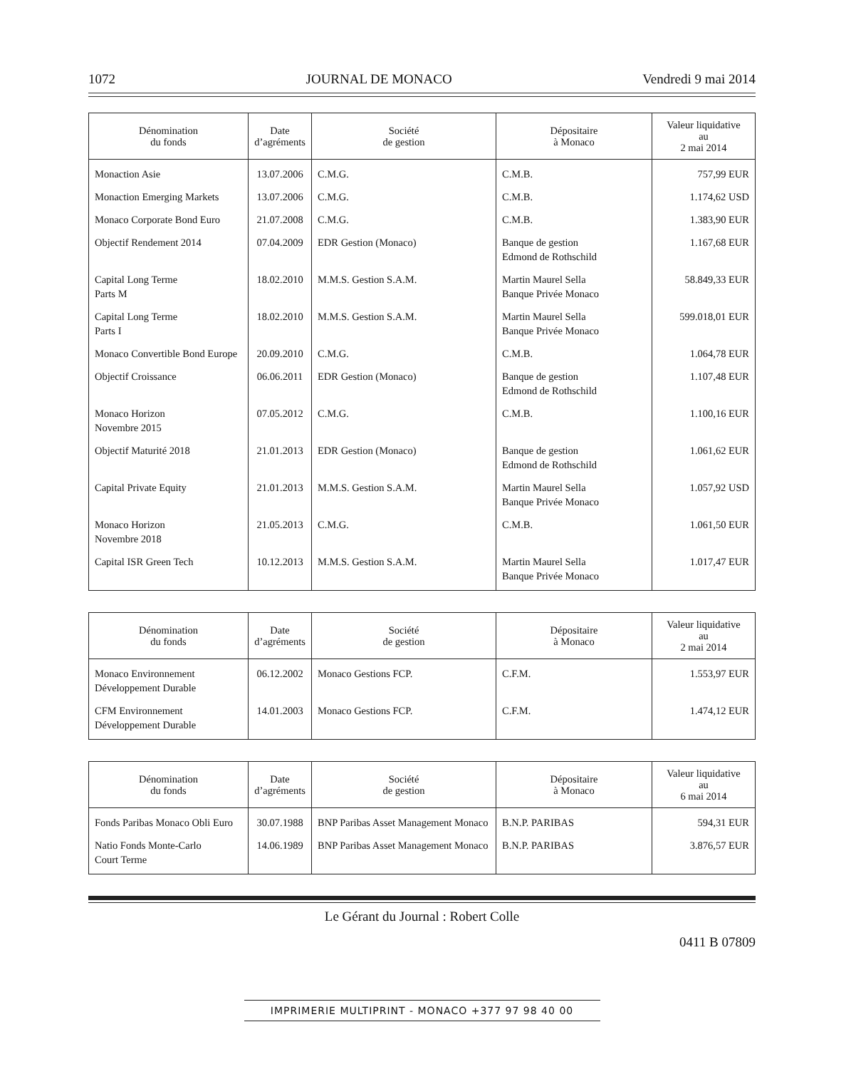1072 JOURNAL DE MONACO Vendredi 9 mai 2014
| Dénomination du fonds | Date d’agréments | Société de gestion | Dépositaire à Monaco | Valeur liquidative au 2 mai 2014 |
| --- | --- | --- | --- | --- |
| Monaction Asie | 13.07.2006 | C.M.G. | C.M.B. | 757,99 EUR |
| Monaction Emerging Markets | 13.07.2006 | C.M.G. | C.M.B. | 1.174,62 USD |
| Monaco Corporate Bond Euro | 21.07.2008 | C.M.G. | C.M.B. | 1.383,90 EUR |
| Objectif Rendement 2014 | 07.04.2009 | EDR Gestion (Monaco) | Banque de gestion Edmond de Rothschild | 1.167,68 EUR |
| Capital Long Terme Parts M | 18.02.2010 | M.M.S. Gestion S.A.M. | Martin Maurel Sella Banque Privée Monaco | 58.849,33 EUR |
| Capital Long Terme Parts I | 18.02.2010 | M.M.S. Gestion S.A.M. | Martin Maurel Sella Banque Privée Monaco | 599.018,01 EUR |
| Monaco Convertible Bond Europe | 20.09.2010 | C.M.G. | C.M.B. | 1.064,78 EUR |
| Objectif Croissance | 06.06.2011 | EDR Gestion (Monaco) | Banque de gestion Edmond de Rothschild | 1.107,48 EUR |
| Monaco Horizon Novembre 2015 | 07.05.2012 | C.M.G. | C.M.B. | 1.100,16 EUR |
| Objectif Maturité 2018 | 21.01.2013 | EDR Gestion (Monaco) | Banque de gestion Edmond de Rothschild | 1.061,62 EUR |
| Capital Private Equity | 21.01.2013 | M.M.S. Gestion S.A.M. | Martin Maurel Sella Banque Privée Monaco | 1.057,92 USD |
| Monaco Horizon Novembre 2018 | 21.05.2013 | C.M.G. | C.M.B. | 1.061,50 EUR |
| Capital ISR Green Tech | 10.12.2013 | M.M.S. Gestion S.A.M. | Martin Maurel Sella Banque Privée Monaco | 1.017,47 EUR |
| Dénomination du fonds | Date d’agréments | Société de gestion | Dépositaire à Monaco | Valeur liquidative au 2 mai 2014 |
| --- | --- | --- | --- | --- |
| Monaco Environnement Développement Durable | 06.12.2002 | Monaco Gestions FCP. | C.F.M. | 1.553,97 EUR |
| CFM Environnement Développement Durable | 14.01.2003 | Monaco Gestions FCP. | C.F.M. | 1.474,12 EUR |
| Dénomination du fonds | Date d’agréments | Société de gestion | Dépositaire à Monaco | Valeur liquidative au 6 mai 2014 |
| --- | --- | --- | --- | --- |
| Fonds Paribas Monaco Obli Euro | 30.07.1988 | BNP Paribas Asset Management Monaco | B.N.P. PARIBAS | 594,31 EUR |
| Natio Fonds Monte-Carlo Court Terme | 14.06.1989 | BNP Paribas Asset Management Monaco | B.N.P. PARIBAS | 3.876,57 EUR |
Le Gérant du Journal : Robert Colle
0411 B 07809
IMPRIMERIE MULTIPRINT - MONACO +377 97 98 40 00